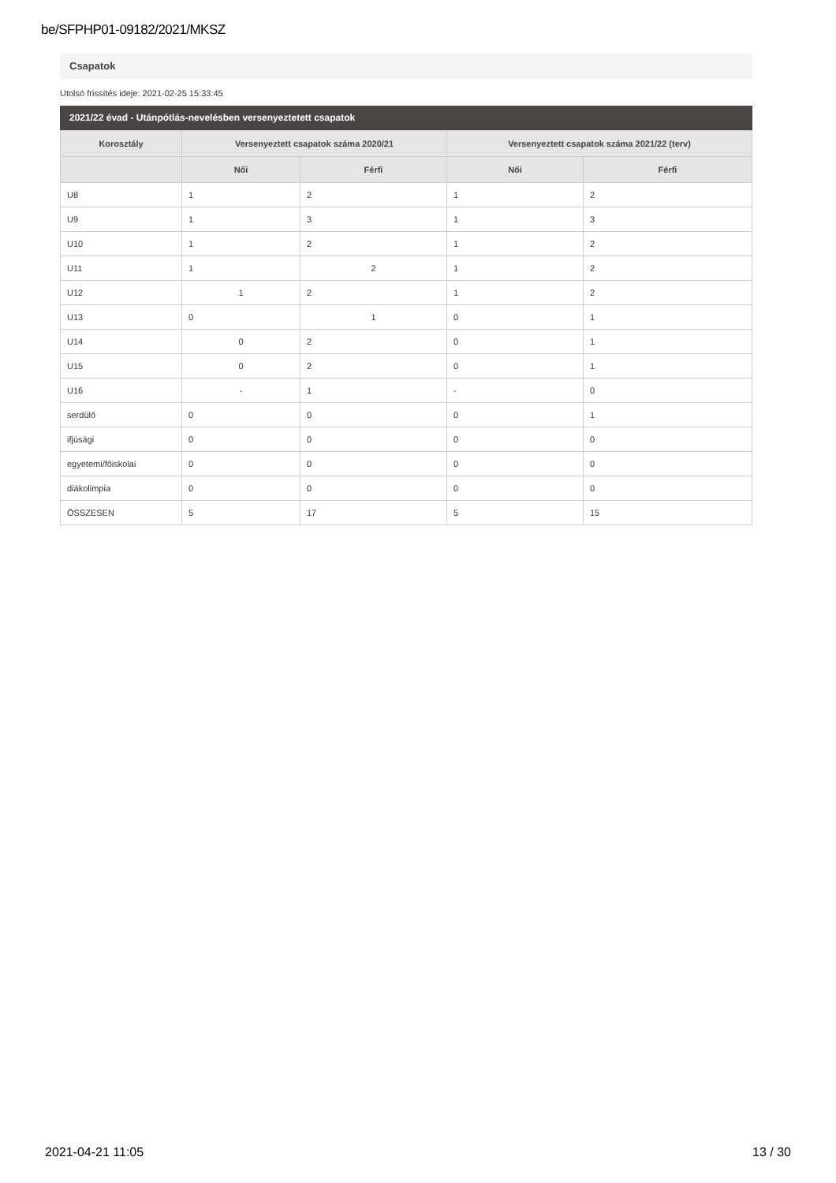be/SFPHP01-09182/2021/MKSZ
Csapatok
Utolsó frissítés ideje: 2021-02-25 15:33:45
2021/22 évad - Utánpótlás-nevelésben versenyeztetett csapatok
| Korosztály | Versenyeztett csapatok száma 2020/21 | | Versenyeztett csapatok száma 2021/22 (terv) | |
| --- | --- | --- | --- | --- |
| | Női | Férfi | Női | Férfi |
| U8 | 1 | 2 | 1 | 2 |
| U9 | 1 | 3 | 1 | 3 |
| U10 | 1 | 2 | 1 | 2 |
| U11 | 1 | 2 | 1 | 2 |
| U12 | 1 | 2 | 1 | 2 |
| U13 | 0 | 1 | 0 | 1 |
| U14 | 0 | 2 | 0 | 1 |
| U15 | 0 | 2 | 0 | 1 |
| U16 | - | 1 | - | 0 |
| serdülő | 0 | 0 | 0 | 1 |
| ifjúsági | 0 | 0 | 0 | 0 |
| egyetemi/főiskolai | 0 | 0 | 0 | 0 |
| diákolimpia | 0 | 0 | 0 | 0 |
| ÖSSZESEN | 5 | 17 | 5 | 15 |
2021-04-21 11:05 13 / 30